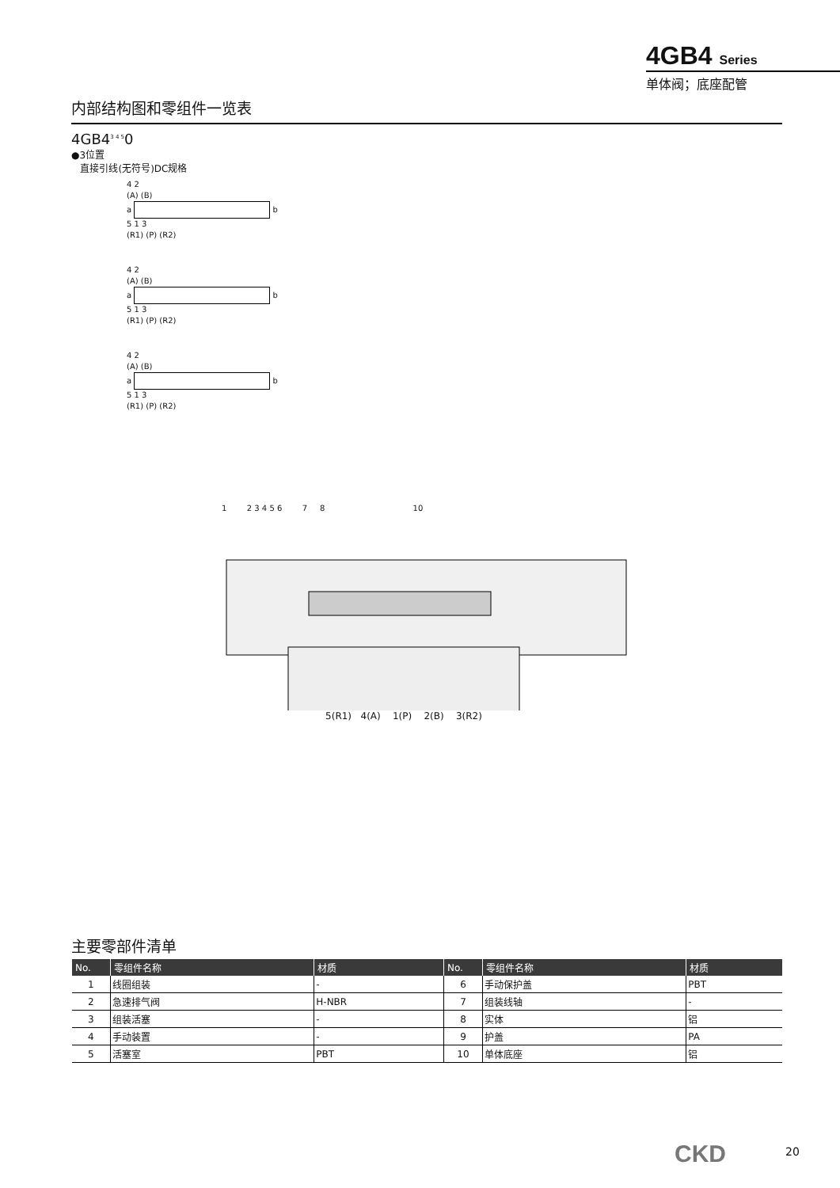4GB4 Series
单体阀；底座配管
内部结构图和零组件一览表
4GB4<sup>3 4 5</sup>0
●3位置
直接引线(无符号)DC规格
4 2
(A) (B)
a b
5 1 3
(R1) (P) (R2)
4 2
(A) (B)
a b
5 1 3
(R1) (P) (R2)
4 2
(A) (B)
a b
5 1 3
(R1) (P) (R2)
1 2 3 4 5 6 7 8 10
5(R1) 4(A) 1(P) 2(B) 3(R2)
主要零部件清单
| No. | 零组件名称 | 材质 | No. | 零组件名称 | 材质 |
| --- | --- | --- | --- | --- | --- |
| 1 | 线圈组装 | - | 6 | 手动保护盖 | PBT |
| 2 | 急速排气阀 | H-NBR | 7 | 组装线轴 | - |
| 3 | 组装活塞 | - | 8 | 实体 | 铝 |
| 4 | 手动装置 | - | 9 | 护盖 | PA |
| 5 | 活塞室 | PBT | 10 | 单体底座 | 铝 |
CKD 20